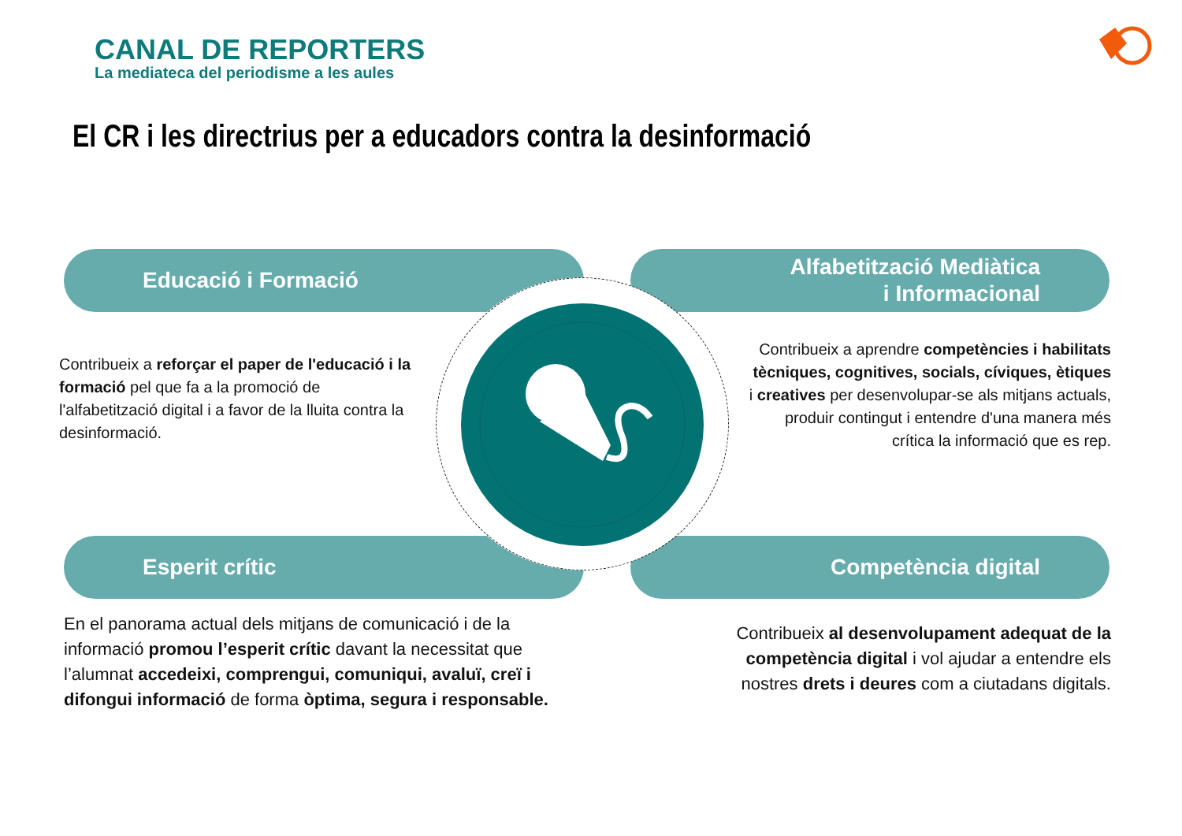CANAL DE REPORTERS
La mediateca del periodisme a les aules
El CR i les directrius per a educadors contra la desinformació
Educació i Formació
Alfabetització Mediàtica
i Informacional
Esperit crític Competència digital
Contribueix a reforçar el paper de l'educació i la formació pel que fa a la promoció de l'alfabetització digital i a favor de la lluita contra la desinformació.
Contribueix a aprendre competències i habilitats tècniques, cognitives, socials, cíviques, ètiques i creatives per desenvolupar-se als mitjans actuals, produir contingut i entendre d'una manera més crítica la informació que es rep.
En el panorama actual dels mitjans de comunicació i de la informació promou l’esperit crític davant la necessitat que l’alumnat accedeixi, comprengui, comuniqui, avaluï, creï i difongui informació de forma òptima, segura i responsable.
Contribueix al desenvolupament adequat de la competència digital i vol ajudar a entendre els nostres drets i deures com a ciutadans digitals.